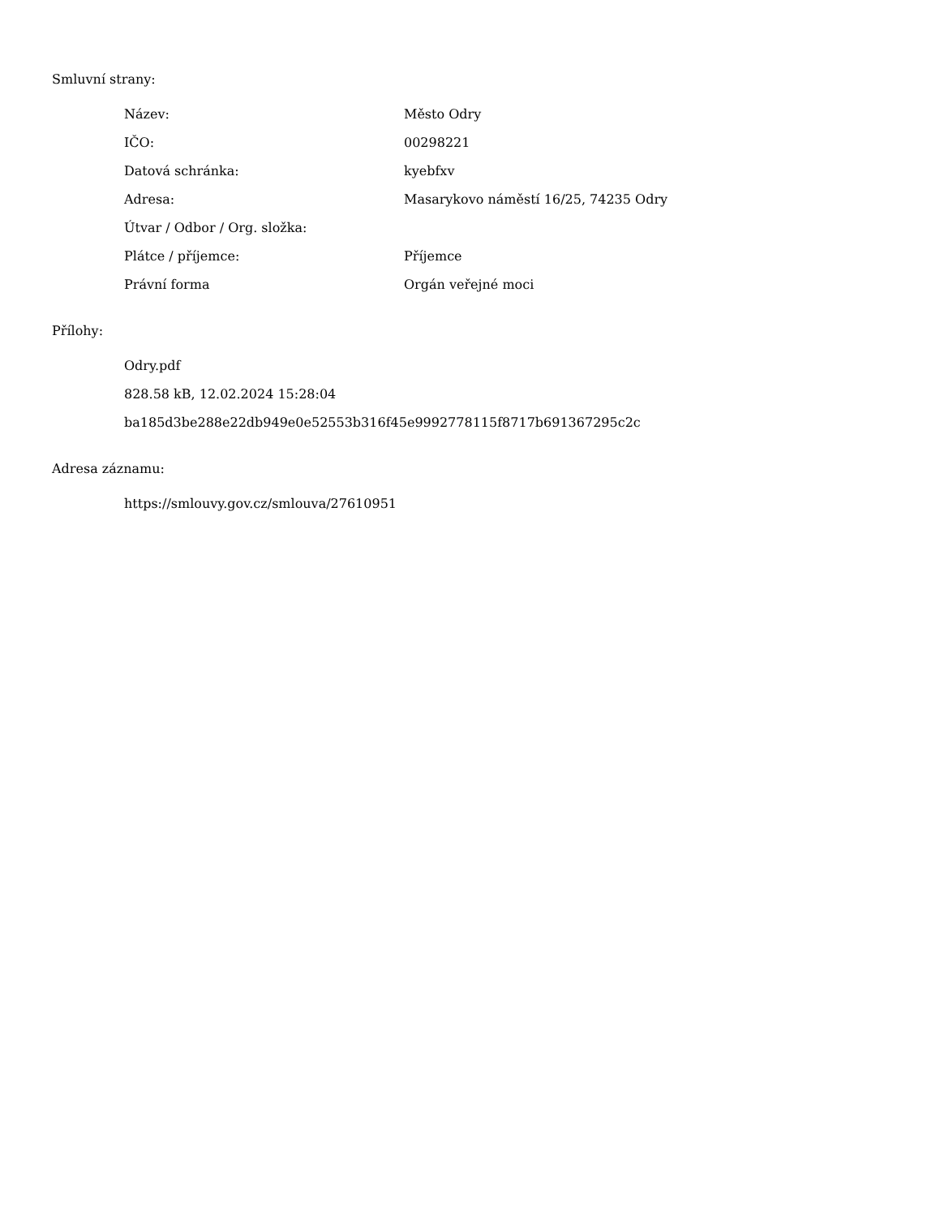Smluvní strany:
| Název: | Město Odry |
| IČO: | 00298221 |
| Datová schránka: | kyebfxv |
| Adresa: | Masarykovo náměstí 16/25, 74235 Odry |
| Útvar / Odbor / Org. složka: | |
| Plátce / příjemce: | Příjemce |
| Právní forma | Orgán veřejné moci |
Přílohy:
Odry.pdf
828.58 kB, 12.02.2024 15:28:04
ba185d3be288e22db949e0e52553b316f45e9992778115f8717b691367295c2c
Adresa záznamu:
https://smlouvy.gov.cz/smlouva/27610951